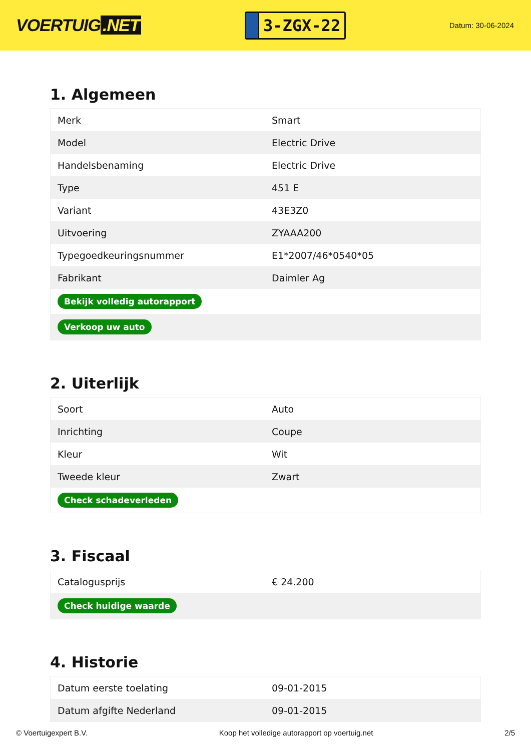VOERTUIG.NET
3-ZGX-22
Datum: 30-06-2024
1. Algemeen
| Merk | Smart |
| Model | Electric Drive |
| Handelsbenaming | Electric Drive |
| Type | 451 E |
| Variant | 43E3Z0 |
| Uitvoering | ZYAAA200 |
| Typegoedkeuringsnummer | E1*2007/46*0540*05 |
| Fabrikant | Daimler Ag |
| Bekijk volledig autorapport | |
| Verkoop uw auto | |
2. Uiterlijk
| Soort | Auto |
| Inrichting | Coupe |
| Kleur | Wit |
| Tweede kleur | Zwart |
| Check schadeverleden | |
3. Fiscaal
| Catalogusprijs | € 24.200 |
| Check huidige waarde | |
4. Historie
| Datum eerste toelating | 09-01-2015 |
| Datum afgifte Nederland | 09-01-2015 |
© Voertuigexpert B.V. Koop het volledige autorapport op voertuig.net 2/5